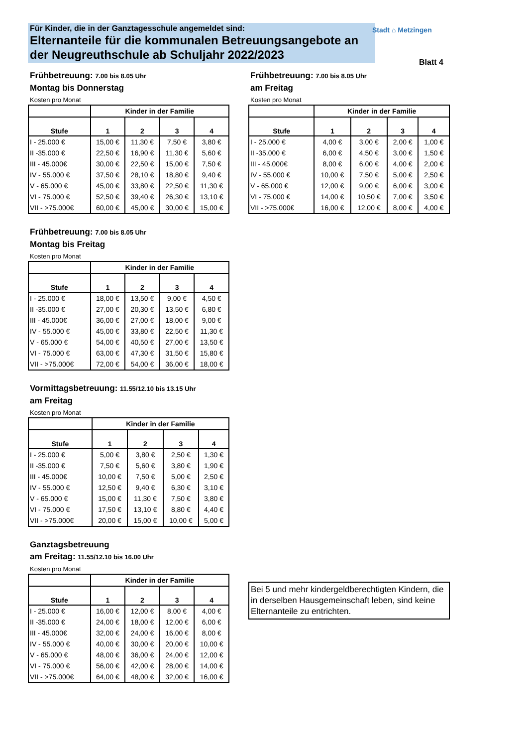Für Kinder, die in der Ganztagesschule angemeldet sind:
Elternanteile für die kommunalen Betreuungsangebote an der Neugreuthschule ab Schuljahr 2022/2023
Stadt ⌂ Metzingen
Blatt 4
Frühbetreuung: 7.00 bis 8.05 Uhr
Montag bis Donnerstag
Kosten pro Monat
| | Kinder in der Familie | | | |
| --- | --- | --- | --- | --- |
| Stufe | 1 | 2 | 3 | 4 |
| I - 25.000 € | 15,00 € | 11,30 € | 7,50 € | 3,80 € |
| II -35.000 € | 22,50 € | 16,90 € | 11,30 € | 5,60 € |
| III - 45.000€ | 30,00 € | 22,50 € | 15,00 € | 7,50 € |
| IV - 55.000 € | 37,50 € | 28,10 € | 18,80 € | 9,40 € |
| V - 65.000 € | 45,00 € | 33,80 € | 22,50 € | 11,30 € |
| VI - 75.000 € | 52,50 € | 39,40 € | 26,30 € | 13,10 € |
| VII - >75.000€ | 60,00 € | 45,00 € | 30,00 € | 15,00 € |
Frühbetreuung: 7.00 bis 8.05 Uhr
am Freitag
Kosten pro Monat
| | Kinder in der Familie | | | |
| --- | --- | --- | --- | --- |
| Stufe | 1 | 2 | 3 | 4 |
| I - 25.000 € | 4,00 € | 3,00 € | 2,00 € | 1,00 € |
| II -35.000 € | 6,00 € | 4,50 € | 3,00 € | 1,50 € |
| III - 45.000€ | 8,00 € | 6,00 € | 4,00 € | 2,00 € |
| IV - 55.000 € | 10,00 € | 7,50 € | 5,00 € | 2,50 € |
| V - 65.000 € | 12,00 € | 9,00 € | 6,00 € | 3,00 € |
| VI - 75.000 € | 14,00 € | 10,50 € | 7,00 € | 3,50 € |
| VII - >75.000€ | 16,00 € | 12,00 € | 8,00 € | 4,00 € |
Frühbetreuung: 7.00 bis 8.05 Uhr
Montag bis Freitag
Kosten pro Monat
| | Kinder in der Familie | | | |
| --- | --- | --- | --- | --- |
| Stufe | 1 | 2 | 3 | 4 |
| I - 25.000 € | 18,00 € | 13,50 € | 9,00 € | 4,50 € |
| II -35.000 € | 27,00 € | 20,30 € | 13,50 € | 6,80 € |
| III - 45.000€ | 36,00 € | 27,00 € | 18,00 € | 9,00 € |
| IV - 55.000 € | 45,00 € | 33,80 € | 22,50 € | 11,30 € |
| V - 65.000 € | 54,00 € | 40,50 € | 27,00 € | 13,50 € |
| VI - 75.000 € | 63,00 € | 47,30 € | 31,50 € | 15,80 € |
| VII - >75.000€ | 72,00 € | 54,00 € | 36,00 € | 18,00 € |
Vormittagsbetreuung: 11.55/12.10 bis 13.15 Uhr
am Freitag
Kosten pro Monat
| | Kinder in der Familie | | | |
| --- | --- | --- | --- | --- |
| Stufe | 1 | 2 | 3 | 4 |
| I - 25.000 € | 5,00 € | 3,80 € | 2,50 € | 1,30 € |
| II -35.000 € | 7,50 € | 5,60 € | 3,80 € | 1,90 € |
| III - 45.000€ | 10,00 € | 7,50 € | 5,00 € | 2,50 € |
| IV - 55.000 € | 12,50 € | 9,40 € | 6,30 € | 3,10 € |
| V - 65.000 € | 15,00 € | 11,30 € | 7,50 € | 3,80 € |
| VI - 75.000 € | 17,50 € | 13,10 € | 8,80 € | 4,40 € |
| VII - >75.000€ | 20,00 € | 15,00 € | 10,00 € | 5,00 € |
Ganztagsbetreuung
am Freitag: 11.55/12.10 bis 16.00 Uhr
Kosten pro Monat
| | Kinder in der Familie | | | |
| --- | --- | --- | --- | --- |
| Stufe | 1 | 2 | 3 | 4 |
| I - 25.000 € | 16,00 € | 12,00 € | 8,00 € | 4,00 € |
| II -35.000 € | 24,00 € | 18,00 € | 12,00 € | 6,00 € |
| III - 45.000€ | 32,00 € | 24,00 € | 16,00 € | 8,00 € |
| IV - 55.000 € | 40,00 € | 30,00 € | 20,00 € | 10,00 € |
| V - 65.000 € | 48,00 € | 36,00 € | 24,00 € | 12,00 € |
| VI - 75.000 € | 56,00 € | 42,00 € | 28,00 € | 14,00 € |
| VII - >75.000€ | 64,00 € | 48,00 € | 32,00 € | 16,00 € |
Bei 5 und mehr kindergeldberechtigten Kindern, die in derselben Hausgemeinschaft leben, sind keine Elternanteile zu entrichten.